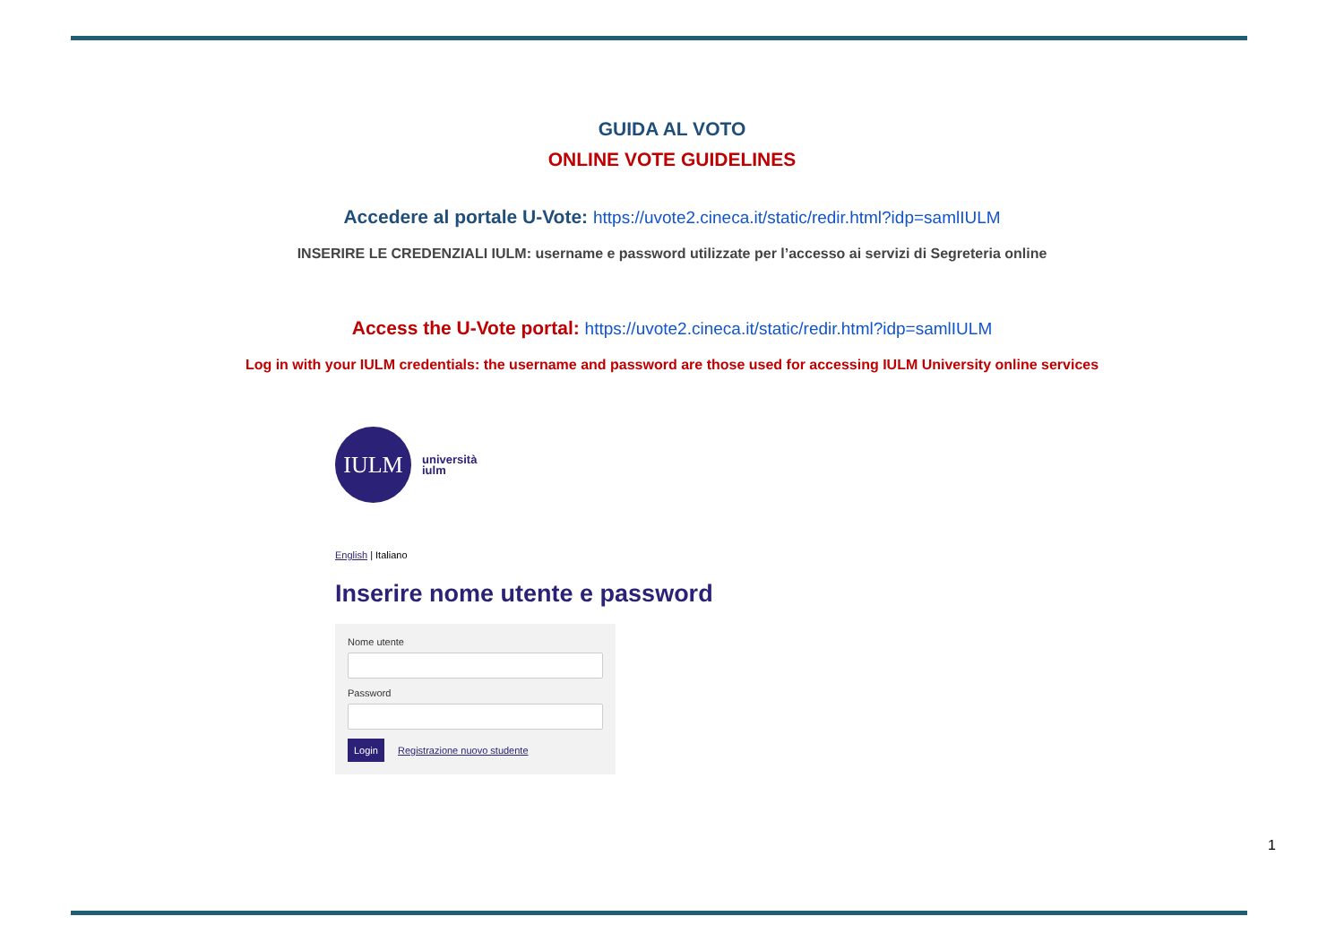GUIDA AL VOTO
ONLINE VOTE GUIDELINES
Accedere al portale U-Vote: https://uvote2.cineca.it/static/redir.html?idp=samlIULM
INSERIRE LE CREDENZIALI IULM: username e password utilizzate per l’accesso ai servizi di Segreteria online
Access the U-Vote portal: https://uvote2.cineca.it/static/redir.html?idp=samlIULM
Log in with your IULM credentials: the username and password are those used for accessing IULM University online services
IULM
università
iulm
English | Italiano
Inserire nome utente e password
Nome utente
Password
Login Registrazione nuovo studente
1